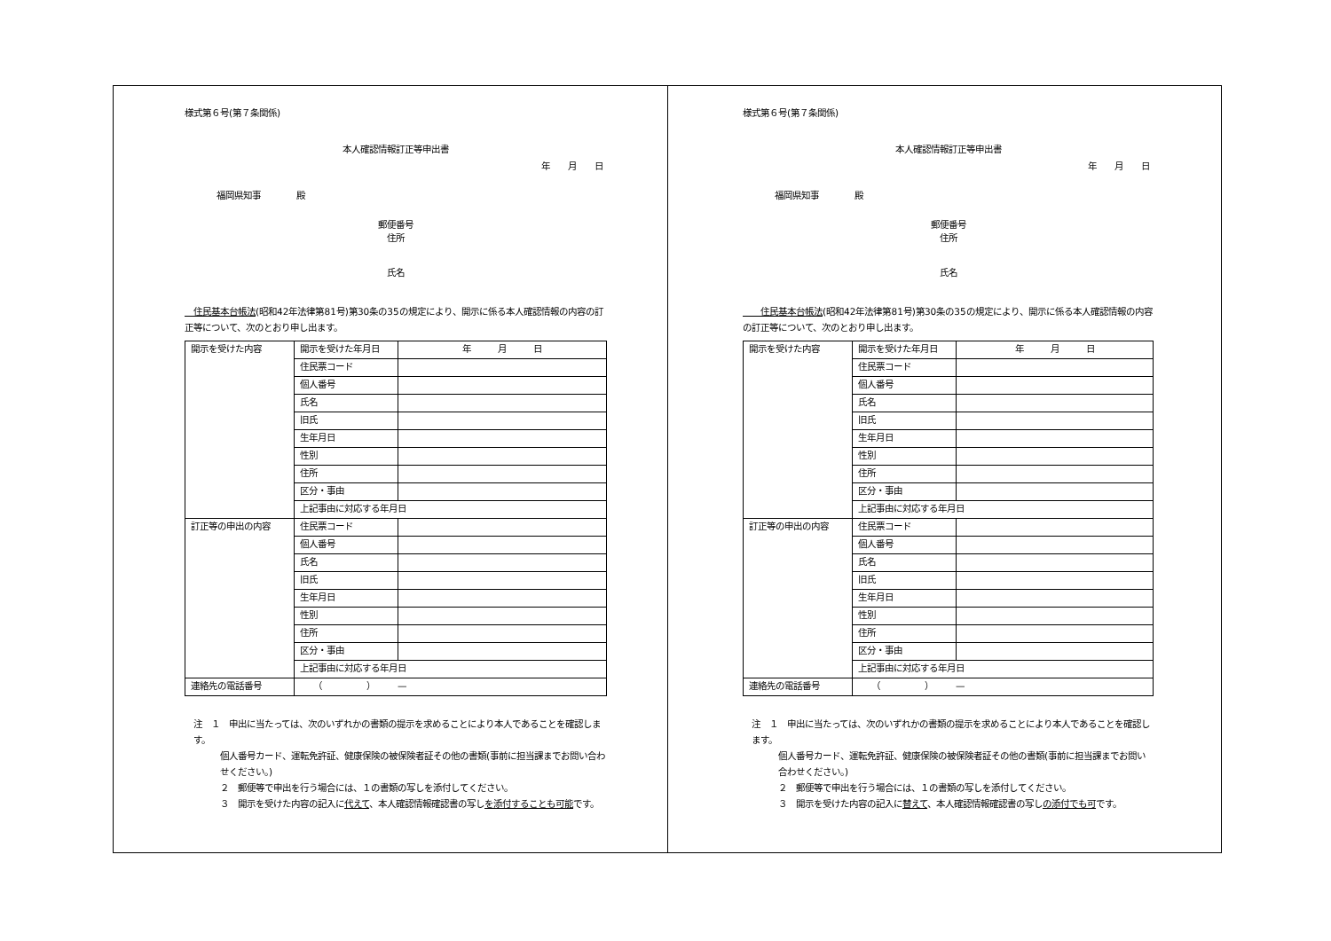様式第６号(第７条関係)
本人確認情報訂正等申出書
年　　月　　日
福岡県知事　　　　殿
郵便番号
住所
氏名
　住民基本台帳法(昭和42年法律第81号)第30条の35の規定により、開示に係る本人確認情報の内容の訂正等について、次のとおり申し出ます。
| 開示を受けた内容 | 開示を受けた年月日 | 年 月 日 |
| | 住民票コード | |
| | 個人番号 | |
| | 氏名 | |
| | 旧氏 | |
| | 生年月日 | |
| | 性別 | |
| | 住所 | |
| | 区分・事由 | |
| | 上記事由に対応する年月日 | |
| 訂正等の申出の内容 | 住民票コード | |
| | 個人番号 | |
| | 氏名 | |
| | 旧氏 | |
| | 生年月日 | |
| | 性別 | |
| | 住所 | |
| | 区分・事由 | |
| | 上記事由に対応する年月日 | |
| 連絡先の電話番号 | （ ） — | |
注　１　申出に当たっては、次のいずれかの書類の提示を求めることにより本人であることを確認します。
個人番号カード、運転免許証、健康保険の被保険者証その他の書類(事前に担当課までお問い合わせください。)
２　郵便等で申出を行う場合には、１の書類の写しを添付してください。
３　開示を受けた内容の記入に代えて、本人確認情報確認書の写しを添付することも可能です。
様式第６号(第７条関係)
本人確認情報訂正等申出書
年　　月　　日
福岡県知事　　　　殿
郵便番号
住所
氏名
　　住民基本台帳法(昭和42年法律第81号)第30条の35の規定により、開示に係る本人確認情報の内容の訂正等について、次のとおり申し出ます。
| 開示を受けた内容 | 開示を受けた年月日 | 年 月 日 |
| | 住民票コード | |
| | 個人番号 | |
| | 氏名 | |
| | 旧氏 | |
| | 生年月日 | |
| | 性別 | |
| | 住所 | |
| | 区分・事由 | |
| | 上記事由に対応する年月日 | |
| 訂正等の申出の内容 | 住民票コード | |
| | 個人番号 | |
| | 氏名 | |
| | 旧氏 | |
| | 生年月日 | |
| | 性別 | |
| | 住所 | |
| | 区分・事由 | |
| | 上記事由に対応する年月日 | |
| 連絡先の電話番号 | （ ） — | |
注　１　申出に当たっては、次のいずれかの書類の提示を求めることにより本人であることを確認します。
個人番号カード、運転免許証、健康保険の被保険者証その他の書類(事前に担当課までお問い合わせください。)
２　郵便等で申出を行う場合には、１の書類の写しを添付してください。
３　開示を受けた内容の記入に替えて、本人確認情報確認書の写しの添付でも可です。